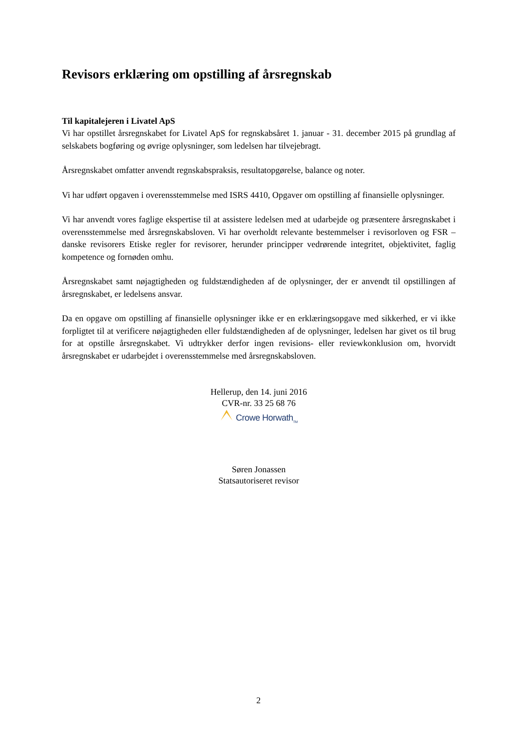Revisors erklæring om opstilling af årsregnskab
Til kapitalejeren i Livatel ApS
Vi har opstillet årsregnskabet for Livatel ApS for regnskabsåret 1. januar - 31. december 2015 på grundlag af selskabets bogføring og øvrige oplysninger, som ledelsen har tilvejebragt.
Årsregnskabet omfatter anvendt regnskabspraksis, resultatopgørelse, balance og noter.
Vi har udført opgaven i overensstemmelse med ISRS 4410, Opgaver om opstilling af finansielle oplysninger.
Vi har anvendt vores faglige ekspertise til at assistere ledelsen med at udarbejde og præsentere årsregnskabet i overensstemmelse med årsregnskabsloven. Vi har overholdt relevante bestemmelser i revisorloven og FSR – danske revisorers Etiske regler for revisorer, herunder principper vedrørende integritet, objektivitet, faglig kompetence og fornøden omhu.
Årsregnskabet samt nøjagtigheden og fuldstændigheden af de oplysninger, der er anvendt til opstillingen af årsregnskabet, er ledelsens ansvar.
Da en opgave om opstilling af finansielle oplysninger ikke er en erklæringsopgave med sikkerhed, er vi ikke forpligtet til at verificere nøjagtigheden eller fuldstændigheden af de oplysninger, ledelsen har givet os til brug for at opstille årsregnskabet. Vi udtrykker derfor ingen revisions- eller reviewkonklusion om, hvorvidt årsregnskabet er udarbejdet i overensstemmelse med årsregnskabsloven.
Hellerup, den 14. juni 2016
CVR-nr. 33 25 68 76
Crowe Horwath<sub>TM</sub>
Søren Jonassen
Statsautoriseret revisor
2